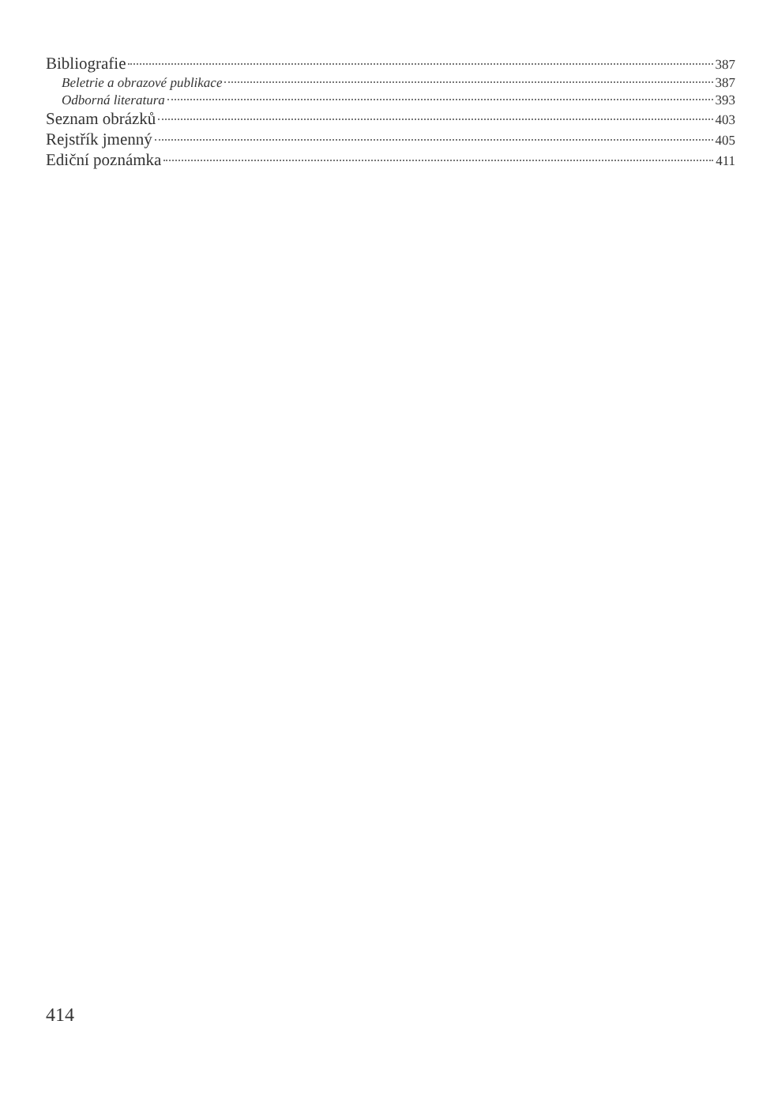Bibliografie 387
Beletrie a obrazové publikace 387
Odborná literatura 393
Seznam obrázků 403
Rejstřík jmenný 405
Ediční poznámka 411
414